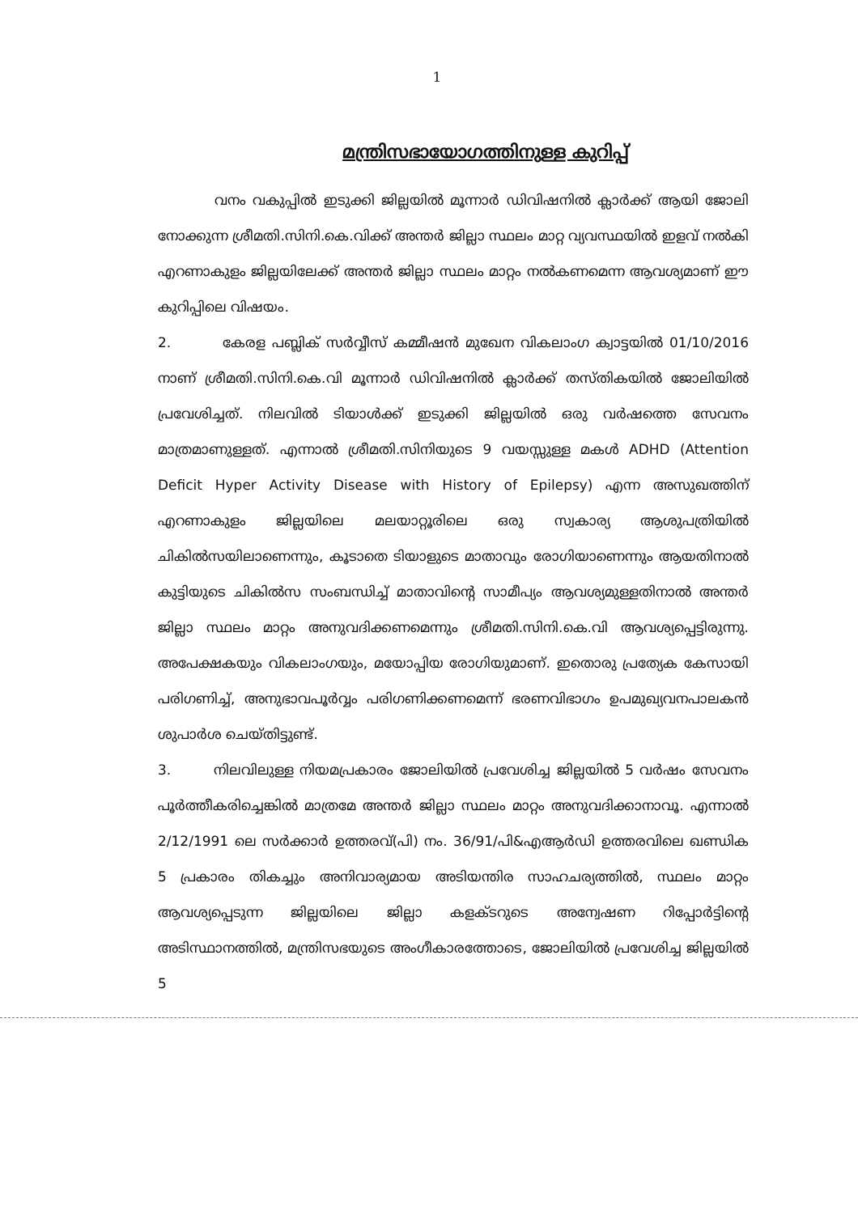1
മന്ത്രിസഭായോഗത്തിനുള്ള കുറിപ്പ്
വനം വകുപ്പിൽ ഇടുക്കി ജില്ലയിൽ മൂന്നാർ ഡിവിഷനിൽ ക്ലാർക്ക് ആയി ജോലി നോക്കുന്ന ശ്രീമതി.സിനി.കെ.വിക്ക് അന്തർ ജില്ലാ സ്ഥലം മാറ്റ വ്യവസ്ഥയിൽ ഇളവ് നൽകി എറണാകുളം ജില്ലയിലേക്ക് അന്തർ ജില്ലാ സ്ഥലം മാറ്റം നൽകണമെന്ന ആവശ്യമാണ് ഈ കുറിപ്പിലെ വിഷയം.
2. കേരള പബ്ലിക് സർവ്വീസ് കമ്മീഷൻ മുഖേന വികലാംഗ ക്വാട്ടയിൽ 01/10/2016 നാണ് ശ്രീമതി.സിനി.കെ.വി മൂന്നാർ ഡിവിഷനിൽ ക്ലാർക്ക് തസ്തികയിൽ ജോലിയിൽ പ്രവേശിച്ചത്. നിലവിൽ ടിയാൾക്ക് ഇടുക്കി ജില്ലയിൽ ഒരു വർഷത്തെ സേവനം മാത്രമാണുള്ളത്. എന്നാൽ ശ്രീമതി.സിനിയുടെ 9 വയസ്സുള്ള മകൾ ADHD (Attention Deficit Hyper Activity Disease with History of Epilepsy) എന്ന അസുഖത്തിന് എറണാകുളം ജില്ലയിലെ മലയാറ്റൂരിലെ ഒരു സ്വകാര്യ ആശുപത്രിയിൽ ചികിൽസയിലാണെന്നും, കൂടാതെ ടിയാളുടെ മാതാവും രോഗിയാണെന്നും ആയതിനാൽ കുട്ടിയുടെ ചികിൽസ സംബന്ധിച്ച് മാതാവിന്റെ സാമീപ്യം ആവശ്യമുള്ളതിനാൽ അന്തർ ജില്ലാ സ്ഥലം മാറ്റം അനുവദിക്കണമെന്നും ശ്രീമതി.സിനി.കെ.വി ആവശ്യപ്പെട്ടിരുന്നു. അപേക്ഷകയും വികലാംഗയും, മയോപ്പിയ രോഗിയുമാണ്. ഇതൊരു പ്രത്യേക കേസായി പരിഗണിച്ച്, അനുഭാവപൂർവ്വം പരിഗണിക്കണമെന്ന് ഭരണവിഭാഗം ഉപമുഖ്യവനപാലകൻ ശുപാർശ ചെയ്തിട്ടുണ്ട്.
3. നിലവിലുള്ള നിയമപ്രകാരം ജോലിയിൽ പ്രവേശിച്ച ജില്ലയിൽ 5 വർഷം സേവനം പൂർത്തീകരിച്ചെങ്കിൽ മാത്രമേ അന്തർ ജില്ലാ സ്ഥലം മാറ്റം അനുവദിക്കാനാവൂ. എന്നാൽ 2/12/1991 ലെ സർക്കാർ ഉത്തരവ്(പി) നം. 36/91/പി&എആർഡി ഉത്തരവിലെ ഖണ്ഡിക 5 പ്രകാരം തികച്ചും അനിവാര്യമായ അടിയന്തിര സാഹചര്യത്തിൽ, സ്ഥലം മാറ്റം ആവശ്യപ്പെടുന്ന ജില്ലയിലെ ജില്ലാ കളക്ടറുടെ അന്വേഷണ റിപ്പോർട്ടിന്റെ അടിസ്ഥാനത്തിൽ, മന്ത്രിസഭയുടെ അംഗീകാരത്തോടെ, ജോലിയിൽ പ്രവേശിച്ച ജില്ലയിൽ 5